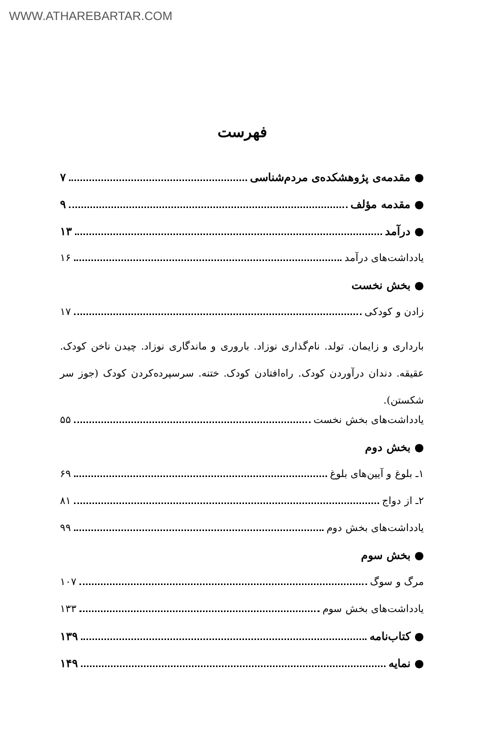WWW.ATHAREBARTAR.COM
فهرست
● مقدمه‌ی پژوهشکده‌ی مردم‌شناسی ۷
● مقدمه مؤلف ۹
● درآمد ۱۳
یادداشت‌های درآمد ۱۶
● بخش نخست
زادن و کودکی ۱۷
بارداری و زایمان. تولد. نام‌گذاری نوزاد. باروری و ماندگاری نوزاد. چیدن ناخن کودک. عقیقه. دندان درآوردن کودک. راه‌افتادن کودک. ختنه. سرسپرده‌کردن کودک (جوز سر شکستن).
یادداشت‌های بخش نخست ۵۵
● بخش دوم
۱ـ بلوغ و آیین‌های بلوغ ۶۹
۲ـ از دواج ۸۱
یادداشت‌های بخش دوم ۹۹
● بخش سوم
مرگ و سوگ ۱۰۷
یادداشت‌های بخش سوم ۱۳۳
● کتاب‌نامه ۱۳۹
● نمایه ۱۴۹